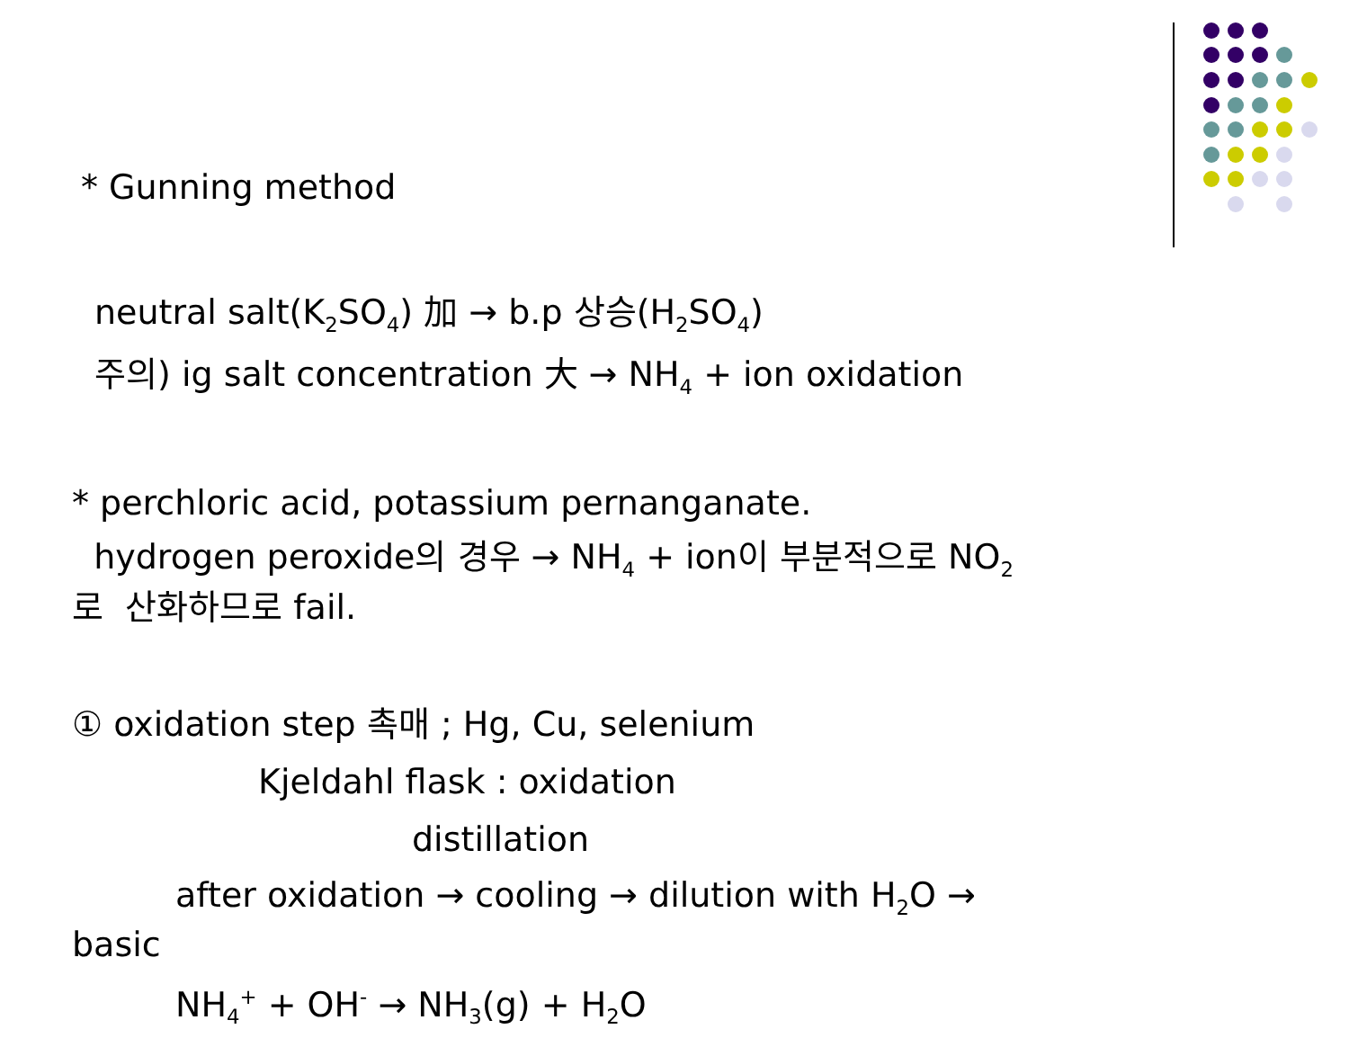* Gunning method
neutral salt(K<sub>2</sub>SO<sub>4</sub>) 加 → b.p 상승(H<sub>2</sub>SO<sub>4</sub>)
주의) ig salt concentration 大 → NH<sub>4</sub> + ion oxidation
* perchloric acid, potassium pernanganate.
hydrogen peroxide의 경우 → NH<sub>4</sub> + ion이 부분적으로 NO<sub>2</sub>로 산화하므로 fail.
① oxidation step 촉매 ; Hg, Cu, selenium
Kjeldahl flask : oxidation
distillation
after oxidation → cooling → dilution with H<sub>2</sub>O →
basic
NH<sub>4</sub><sup>+</sup> + OH<sup>-</sup> → NH<sub>3</sub>(g) + H<sub>2</sub>O